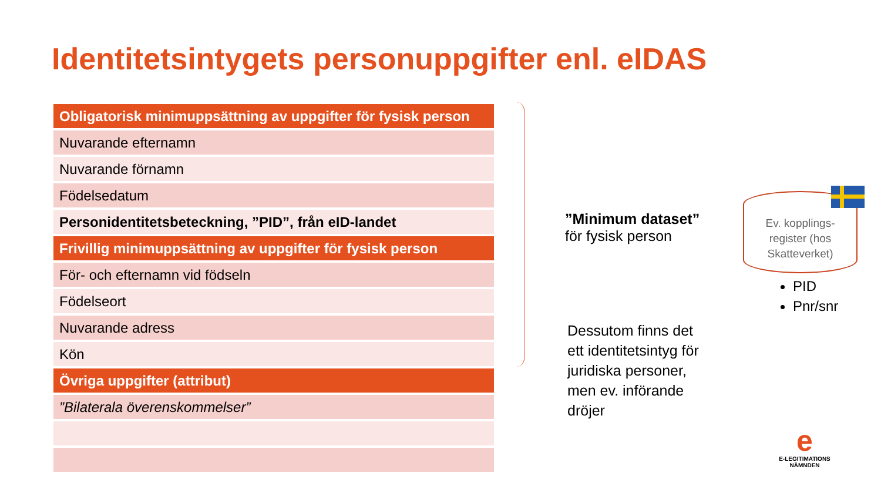Identitetsintygets personuppgifter enl. eIDAS
| Obligatorisk minimuppsättning av uppgifter för fysisk person |
| --- |
| Nuvarande efternamn |
| Nuvarande förnamn |
| Födelsedatum |
| Personidentitetsbeteckning, ”PID”, från eID-landet |
| Frivillig minimuppsättning av uppgifter för fysisk person |
| För- och efternamn vid födseln |
| Födelseort |
| Nuvarande adress |
| Kön |
| Övriga uppgifter (attribut) |
| ”Bilaterala överenskommelser” |
”Minimum dataset”
för fysisk person
Dessutom finns det ett identitetsintyg för juridiska personer, men ev. införande dröjer
Ev. kopplings-
register (hos
Skatteverket)
PID
Pnr/snr
e
E-LEGITIMATIONS
NÄMNDEN